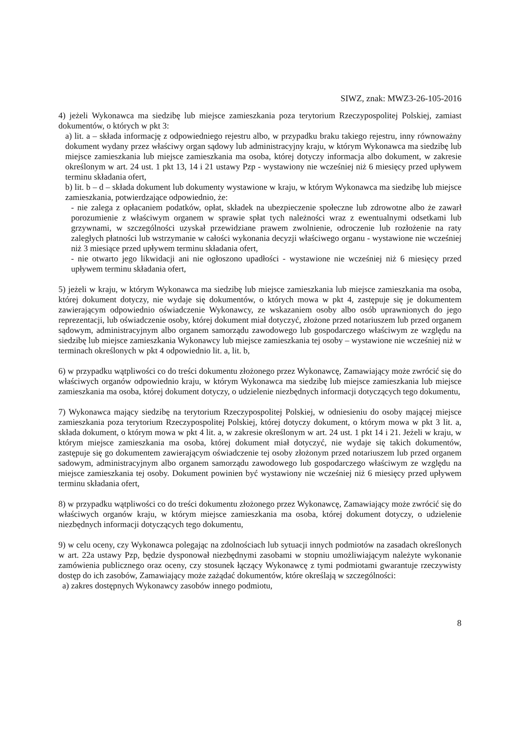SIWZ, znak: MWZ3-26-105-2016
4) jeżeli Wykonawca ma siedzibę lub miejsce zamieszkania poza terytorium Rzeczypospolitej Polskiej, zamiast dokumentów, o których w pkt 3:
a) lit. a – składa informację z odpowiedniego rejestru albo, w przypadku braku takiego rejestru, inny równoważny dokument wydany przez właściwy organ sądowy lub administracyjny kraju, w którym Wykonawca ma siedzibę lub miejsce zamieszkania lub miejsce zamieszkania ma osoba, której dotyczy informacja albo dokument, w zakresie określonym w art. 24 ust. 1 pkt 13, 14 i 21 ustawy Pzp - wystawiony nie wcześniej niż 6 miesięcy przed upływem terminu składania ofert,
b) lit. b – d – składa dokument lub dokumenty wystawione w kraju, w którym Wykonawca ma siedzibę lub miejsce zamieszkania, potwierdzające odpowiednio, że:
- nie zalega z opłacaniem podatków, opłat, składek na ubezpieczenie społeczne lub zdrowotne albo że zawarł porozumienie z właściwym organem w sprawie spłat tych należności wraz z ewentualnymi odsetkami lub grzywnami, w szczególności uzyskał przewidziane prawem zwolnienie, odroczenie lub rozłożenie na raty zaległych płatności lub wstrzymanie w całości wykonania decyzji właściwego organu - wystawione nie wcześniej niż 3 miesiące przed upływem terminu składania ofert,
- nie otwarto jego likwidacji ani nie ogłoszono upadłości - wystawione nie wcześniej niż 6 miesięcy przed upływem terminu składania ofert,
5) jeżeli w kraju, w którym Wykonawca ma siedzibę lub miejsce zamieszkania lub miejsce zamieszkania ma osoba, której dokument dotyczy, nie wydaje się dokumentów, o których mowa w pkt 4, zastępuje się je dokumentem zawierającym odpowiednio oświadczenie Wykonawcy, ze wskazaniem osoby albo osób uprawnionych do jego reprezentacji, lub oświadczenie osoby, której dokument miał dotyczyć, złożone przed notariuszem lub przed organem sądowym, administracyjnym albo organem samorządu zawodowego lub gospodarczego właściwym ze względu na siedzibę lub miejsce zamieszkania Wykonawcy lub miejsce zamieszkania tej osoby – wystawione nie wcześniej niż w terminach określonych w pkt 4 odpowiednio lit. a, lit. b,
6) w przypadku wątpliwości co do treści dokumentu złożonego przez Wykonawcę, Zamawiający może zwrócić się do właściwych organów odpowiednio kraju, w którym Wykonawca ma siedzibę lub miejsce zamieszkania lub miejsce zamieszkania ma osoba, której dokument dotyczy, o udzielenie niezbędnych informacji dotyczących tego dokumentu,
7) Wykonawca mający siedzibę na terytorium Rzeczypospolitej Polskiej, w odniesieniu do osoby mającej miejsce zamieszkania poza terytorium Rzeczypospolitej Polskiej, której dotyczy dokument, o którym mowa w pkt 3 lit. a, składa dokument, o którym mowa w pkt 4 lit. a, w zakresie określonym w art. 24 ust. 1 pkt 14 i 21. Jeżeli w kraju, w którym miejsce zamieszkania ma osoba, której dokument miał dotyczyć, nie wydaje się takich dokumentów, zastępuje się go dokumentem zawierającym oświadczenie tej osoby złożonym przed notariuszem lub przed organem sadowym, administracyjnym albo organem samorządu zawodowego lub gospodarczego właściwym ze względu na miejsce zamieszkania tej osoby. Dokument powinien być wystawiony nie wcześniej niż 6 miesięcy przed upływem terminu składania ofert,
8) w przypadku wątpliwości co do treści dokumentu złożonego przez Wykonawcę, Zamawiający może zwrócić się do właściwych organów kraju, w którym miejsce zamieszkania ma osoba, której dokument dotyczy, o udzielenie niezbędnych informacji dotyczących tego dokumentu,
9) w celu oceny, czy Wykonawca polegając na zdolnościach lub sytuacji innych podmiotów na zasadach określonych w art. 22a ustawy Pzp, będzie dysponował niezbędnymi zasobami w stopniu umożliwiającym należyte wykonanie zamówienia publicznego oraz oceny, czy stosunek łączący Wykonawcę z tymi podmiotami gwarantuje rzeczywisty dostęp do ich zasobów, Zamawiający może zażądać dokumentów, które określają w szczególności:
a) zakres dostępnych Wykonawcy zasobów innego podmiotu,
8